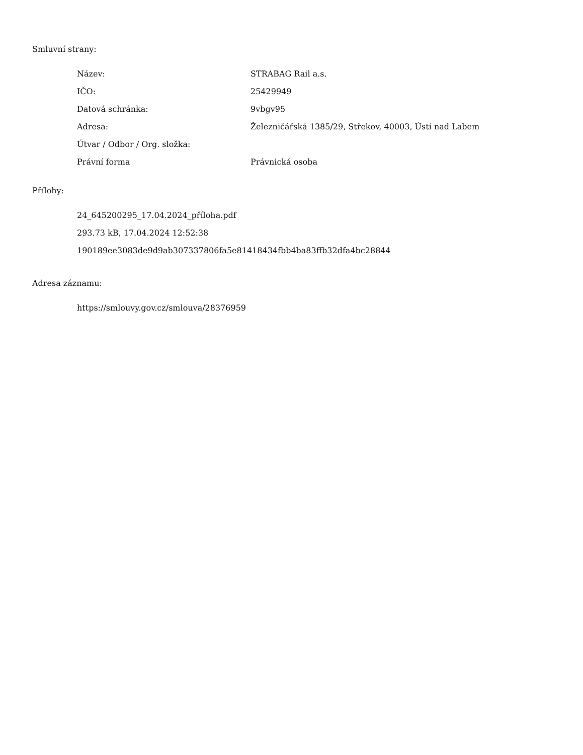Smluvní strany:
| Název: | STRABAG Rail a.s. |
| IČO: | 25429949 |
| Datová schránka: | 9vbgv95 |
| Adresa: | Železničářská 1385/29, Střekov, 40003, Ústí nad Labem |
| Útvar / Odbor / Org. složka: | |
| Právní forma | Právnická osoba |
Přílohy:
24_645200295_17.04.2024_příloha.pdf
293.73 kB, 17.04.2024 12:52:38
190189ee3083de9d9ab307337806fa5e81418434fbb4ba83ffb32dfa4bc28844
Adresa záznamu:
https://smlouvy.gov.cz/smlouva/28376959